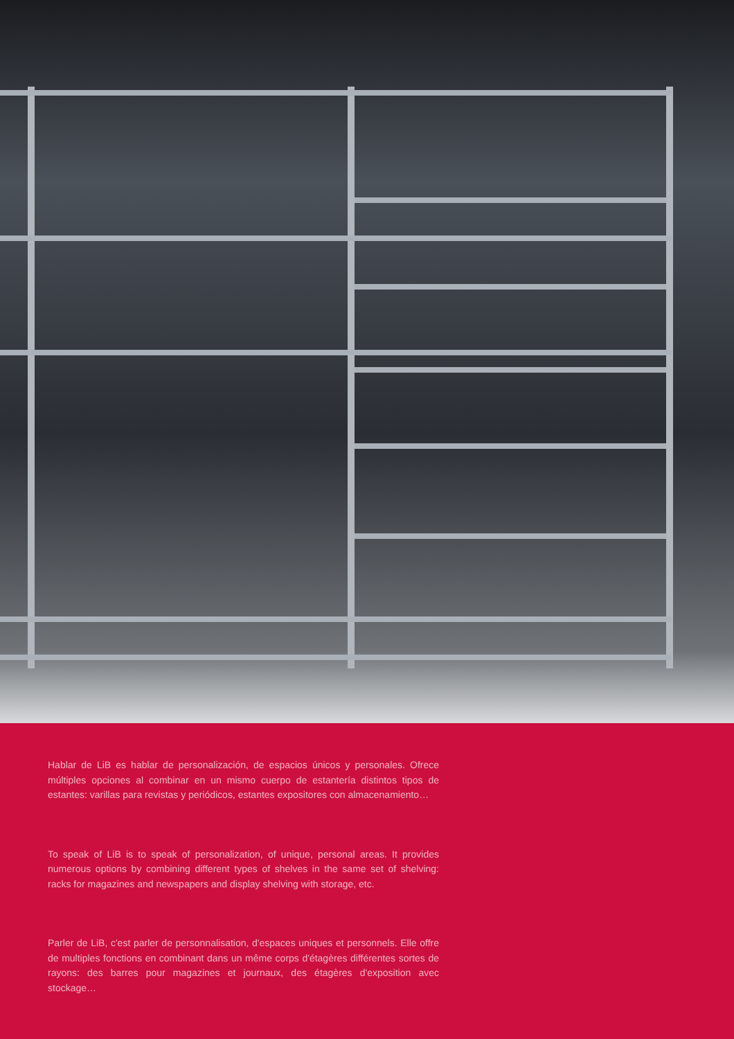Hablar de LiB es hablar de personalización, de espacios únicos y personales. Ofrece múltiples opciones al combinar en un mismo cuerpo de estantería distintos tipos de estantes: varillas para revistas y periódicos, estantes expositores con almacenamiento…
To speak of LiB is to speak of personalization, of unique, personal areas. It provides numerous options by combining different types of shelves in the same set of shelving: racks for magazines and newspapers and display shelving with storage, etc.
Parler de LiB, c'est parler de personnalisation, d'espaces uniques et personnels. Elle offre de multiples fonctions en combinant dans un même corps d'étagères différentes sortes de rayons: des barres pour magazines et journaux, des étagères d'exposition avec stockage…